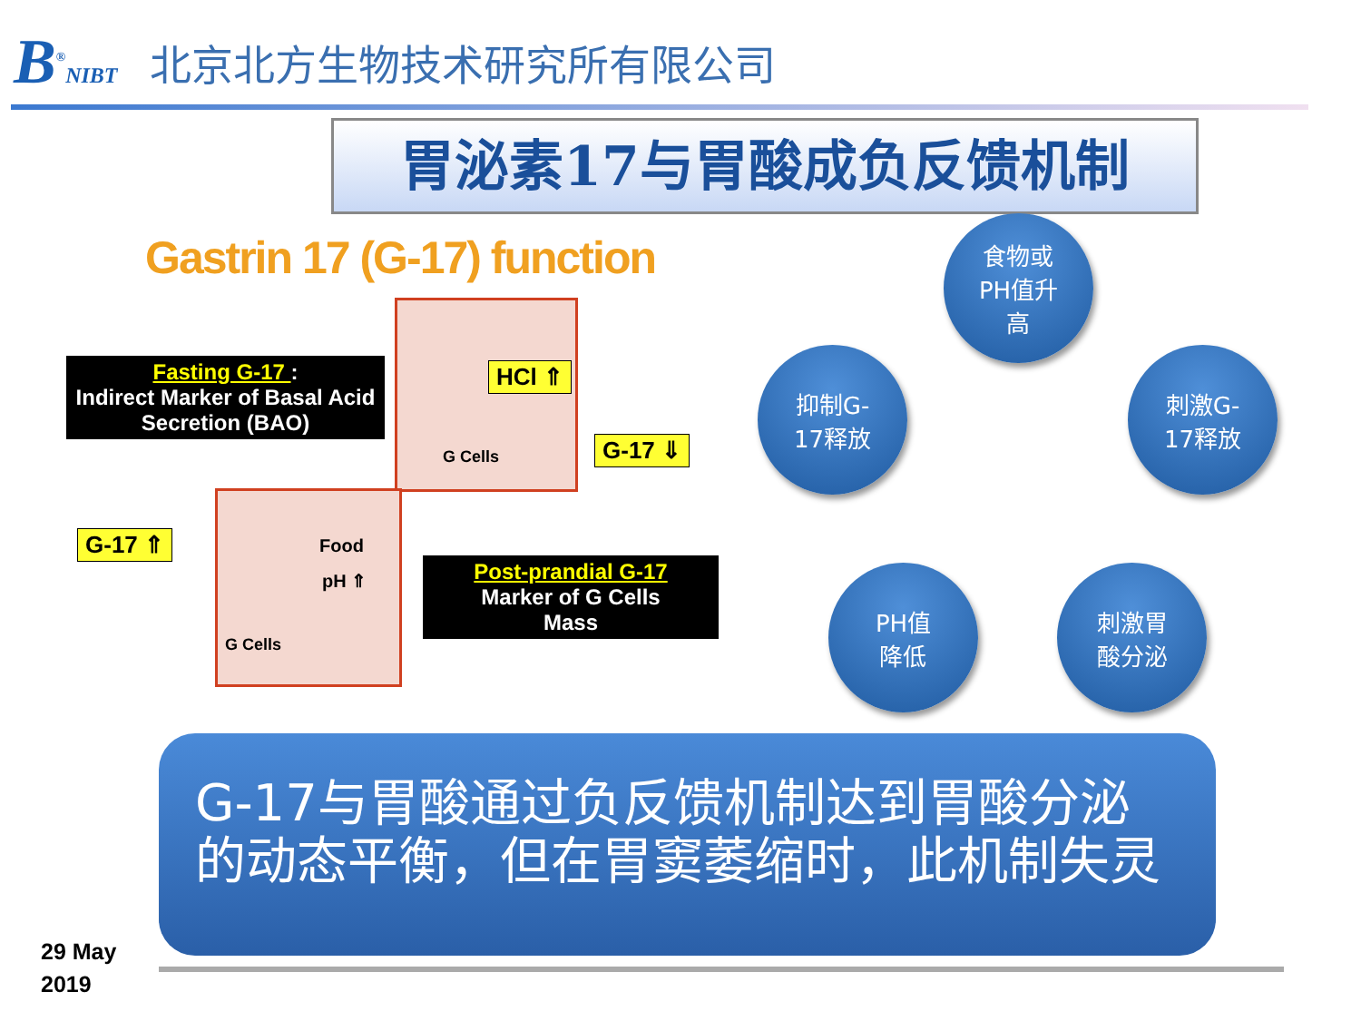B<sup>®</sup>NIBT
北京北方生物技术研究所有限公司
胃泌素17与胃酸成负反馈机制
Gastrin 17 (G-17) function
Fasting G-17 :
Indirect Marker of Basal Acid Secretion (BAO)
HCl ⇑
G Cells G-17 ⇓
Food
pH ⇑
G Cells
G-17 ⇑
Post-prandial G-17
Marker of G Cells
Mass
食物或
PH值升
高
抑制G-
17释放
刺激G-
17释放
PH值
降低
刺激胃
酸分泌
G-17与胃酸通过负反馈机制达到胃酸分泌的动态平衡，但在胃窦萎缩时，此机制失灵
29 May
2019